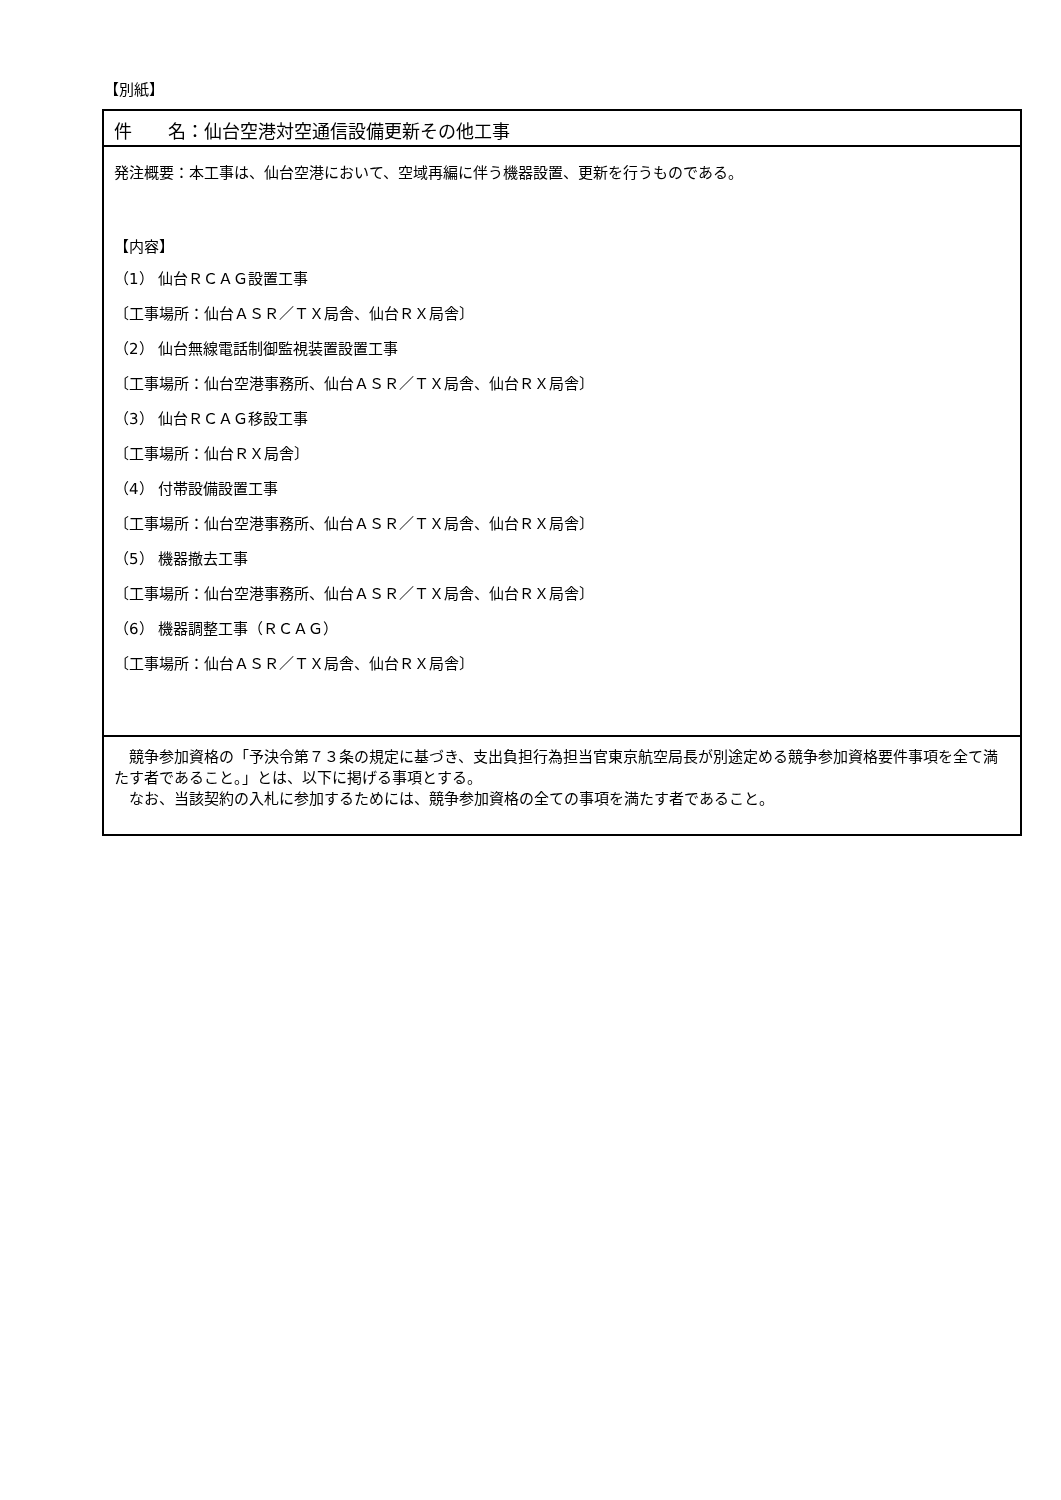【別紙】
件　　名：仙台空港対空通信設備更新その他工事
発注概要：本工事は、仙台空港において、空域再編に伴う機器設置、更新を行うものである。
【内容】
（1） 仙台ＲＣＡＧ設置工事
〔工事場所：仙台ＡＳＲ／ＴＸ局舎、仙台ＲＸ局舎〕
（2） 仙台無線電話制御監視装置設置工事
〔工事場所：仙台空港事務所、仙台ＡＳＲ／ＴＸ局舎、仙台ＲＸ局舎〕
（3） 仙台ＲＣＡＧ移設工事
〔工事場所：仙台ＲＸ局舎〕
（4） 付帯設備設置工事
〔工事場所：仙台空港事務所、仙台ＡＳＲ／ＴＸ局舎、仙台ＲＸ局舎〕
（5） 機器撤去工事
〔工事場所：仙台空港事務所、仙台ＡＳＲ／ＴＸ局舎、仙台ＲＸ局舎〕
（6） 機器調整工事（ＲＣＡＧ）
〔工事場所：仙台ＡＳＲ／ＴＸ局舎、仙台ＲＸ局舎〕
　競争参加資格の「予決令第７３条の規定に基づき、支出負担行為担当官東京航空局長が別途定める競争参加資格要件事項を全て満たす者であること。」とは、以下に掲げる事項とする。
　なお、当該契約の入札に参加するためには、競争参加資格の全ての事項を満たす者であること。